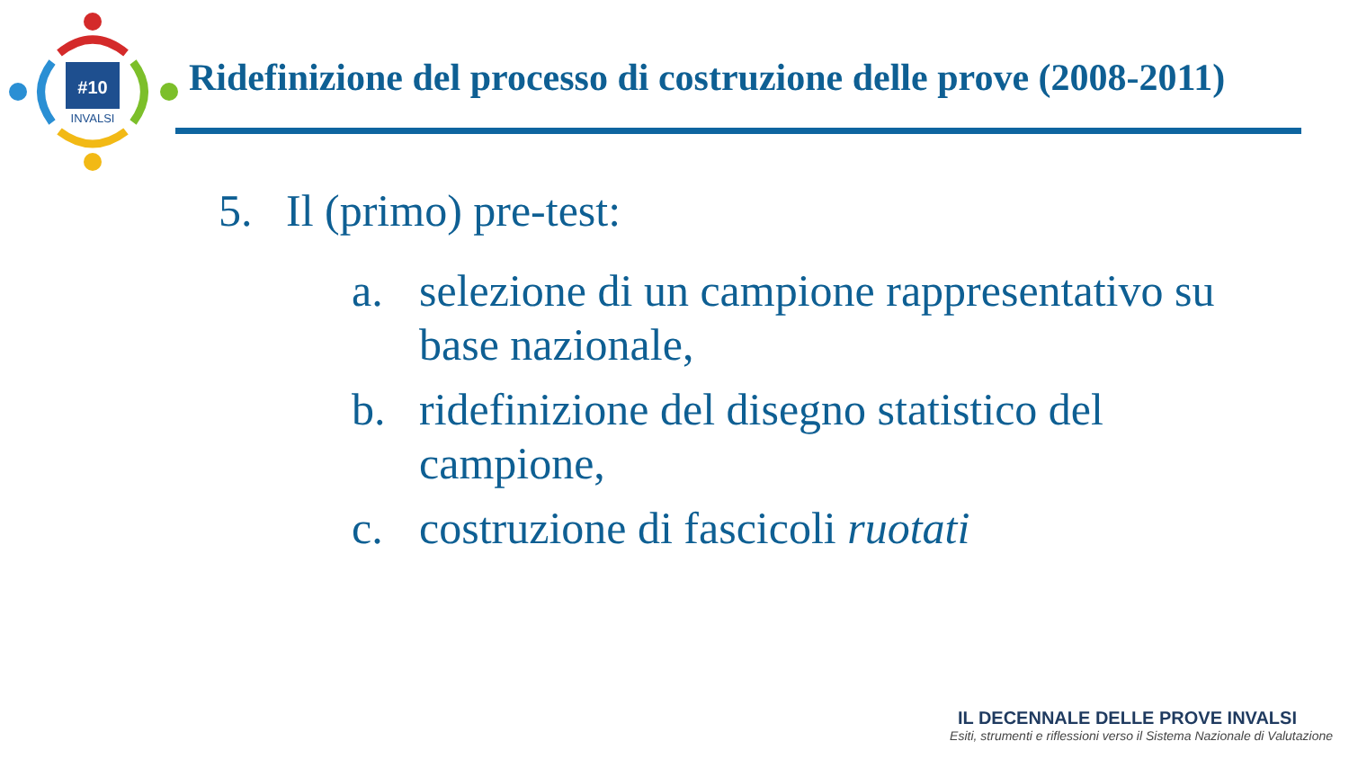#10
INVALSI
Ridefinizione del processo di costruzione delle prove (2008-2011)
5. Il (primo) pre-test:
a. selezione di un campione rappresentativo su base nazionale,
b. ridefinizione del disegno statistico del campione,
c. costruzione di fascicoli ruotati
IL DECENNALE DELLE PROVE INVALSI
Esiti, strumenti e riflessioni verso il Sistema Nazionale di Valutazione